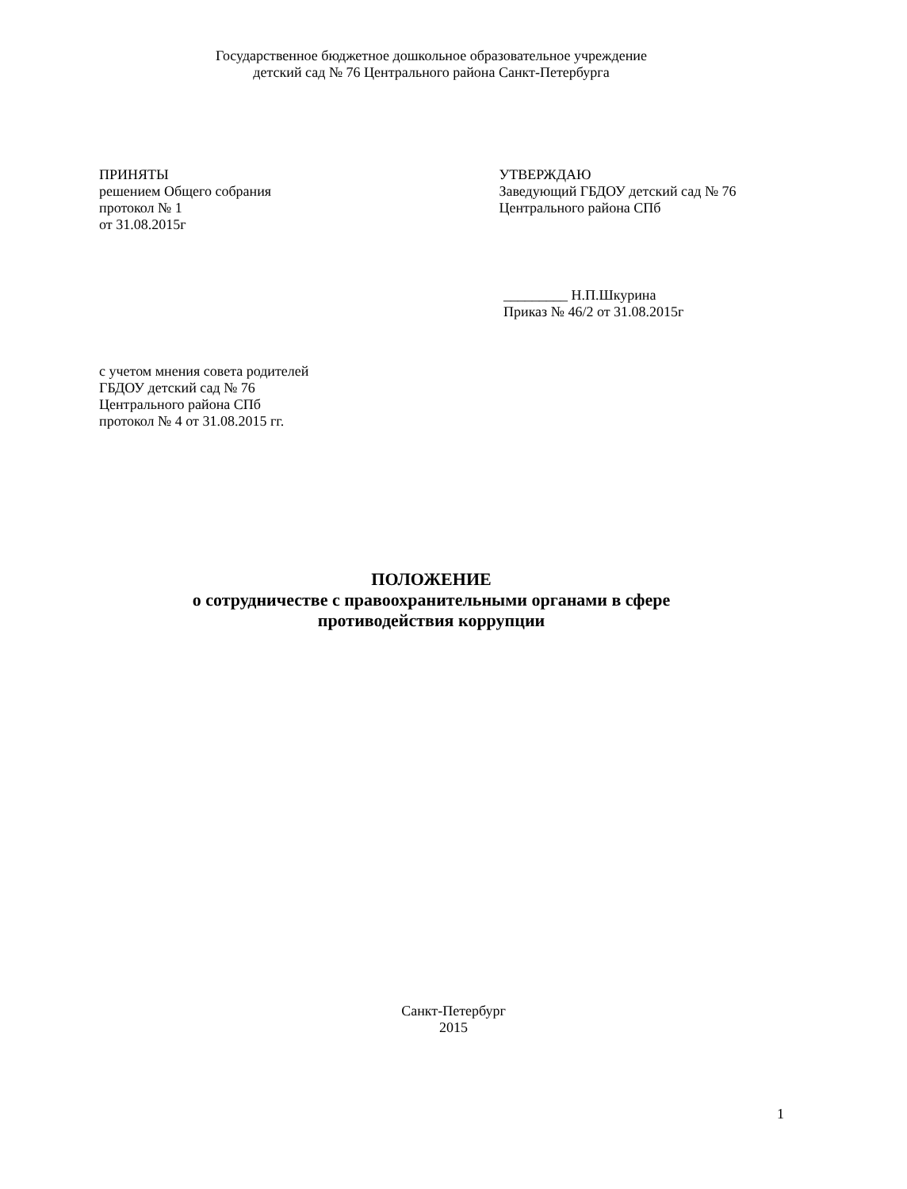Государственное бюджетное дошкольное образовательное учреждение
детский сад № 76 Центрального района Санкт-Петербурга
ПРИНЯТЫ
решением Общего собрания
протокол № 1
от 31.08.2015г
УТВЕРЖДАЮ
Заведующий ГБДОУ детский сад № 76
Центрального района СПб
_________ Н.П.Шкурина
Приказ № 46/2 от 31.08.2015г
с учетом мнения совета родителей
ГБДОУ детский сад № 76
Центрального района СПб
протокол № 4 от 31.08.2015 гг.
ПОЛОЖЕНИЕ
о сотрудничестве с правоохранительными органами в сфере
противодействия коррупции
Санкт-Петербург
2015
1